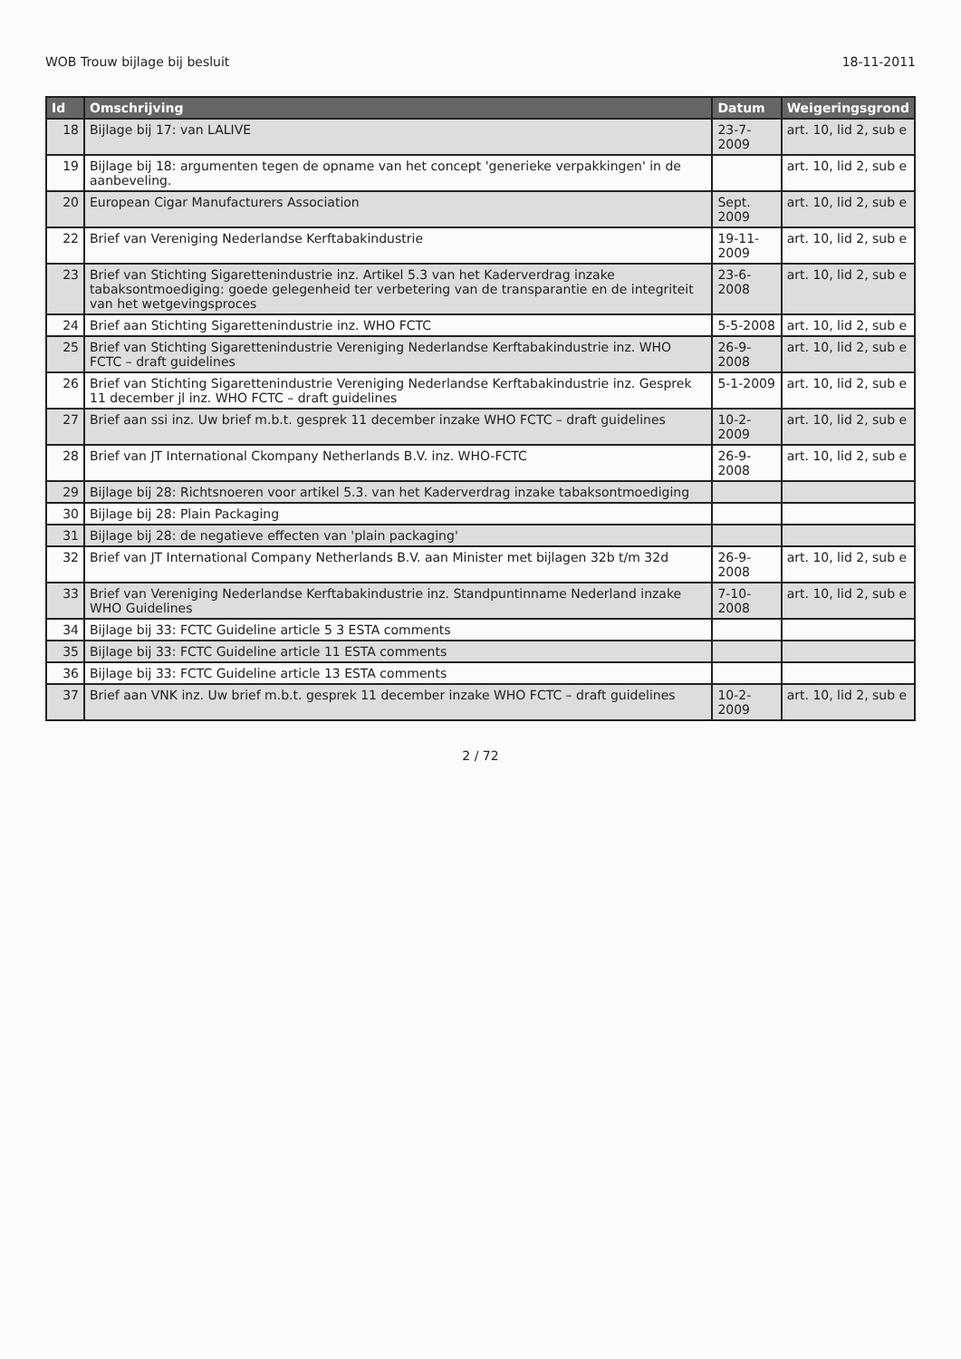WOB Trouw bijlage bij besluit 18-11-2011
| Id | Omschrijving | Datum | Weigeringsgrond |
| --- | --- | --- | --- |
| 18 | Bijlage bij 17: van LALIVE | 23-7-2009 | art. 10, lid 2, sub e |
| 19 | Bijlage bij 18: argumenten tegen de opname van het concept 'generieke verpakkingen' in de aanbeveling. | | art. 10, lid 2, sub e |
| 20 | European Cigar Manufacturers Association | Sept. 2009 | art. 10, lid 2, sub e |
| 22 | Brief van Vereniging Nederlandse Kerftabakindustrie | 19-11-2009 | art. 10, lid 2, sub e |
| 23 | Brief van Stichting Sigarettenindustrie inz. Artikel 5.3 van het Kaderverdrag inzake tabaksontmoediging: goede gelegenheid ter verbetering van de transparantie en de integriteit van het wetgevingsproces | 23-6-2008 | art. 10, lid 2, sub e |
| 24 | Brief aan Stichting Sigarettenindustrie inz. WHO FCTC | 5-5-2008 | art. 10, lid 2, sub e |
| 25 | Brief van Stichting Sigarettenindustrie Vereniging Nederlandse Kerftabakindustrie inz. WHO FCTC – draft guidelines | 26-9-2008 | art. 10, lid 2, sub e |
| 26 | Brief van Stichting Sigarettenindustrie Vereniging Nederlandse Kerftabakindustrie inz. Gesprek 11 december jl inz. WHO FCTC – draft guidelines | 5-1-2009 | art. 10, lid 2, sub e |
| 27 | Brief aan ssi inz. Uw brief m.b.t. gesprek 11 december inzake WHO FCTC – draft guidelines | 10-2-2009 | art. 10, lid 2, sub e |
| 28 | Brief van JT International Ckompany Netherlands B.V. inz. WHO-FCTC | 26-9-2008 | art. 10, lid 2, sub e |
| 29 | Bijlage bij 28: Richtsnoeren voor artikel 5.3. van het Kaderverdrag inzake tabaksontmoediging | | |
| 30 | Bijlage bij 28: Plain Packaging | | |
| 31 | Bijlage bij 28: de negatieve effecten van 'plain packaging' | | |
| 32 | Brief van JT International Company Netherlands B.V. aan Minister met bijlagen 32b t/m 32d | 26-9-2008 | art. 10, lid 2, sub e |
| 33 | Brief van Vereniging Nederlandse Kerftabakindustrie inz. Standpuntinname Nederland inzake WHO Guidelines | 7-10-2008 | art. 10, lid 2, sub e |
| 34 | Bijlage bij 33: FCTC Guideline article 5 3 ESTA comments | | |
| 35 | Bijlage bij 33: FCTC Guideline article 11 ESTA comments | | |
| 36 | Bijlage bij 33: FCTC Guideline article 13 ESTA comments | | |
| 37 | Brief aan VNK inz. Uw brief m.b.t. gesprek 11 december inzake WHO FCTC – draft guidelines | 10-2-2009 | art. 10, lid 2, sub e |
2 / 72